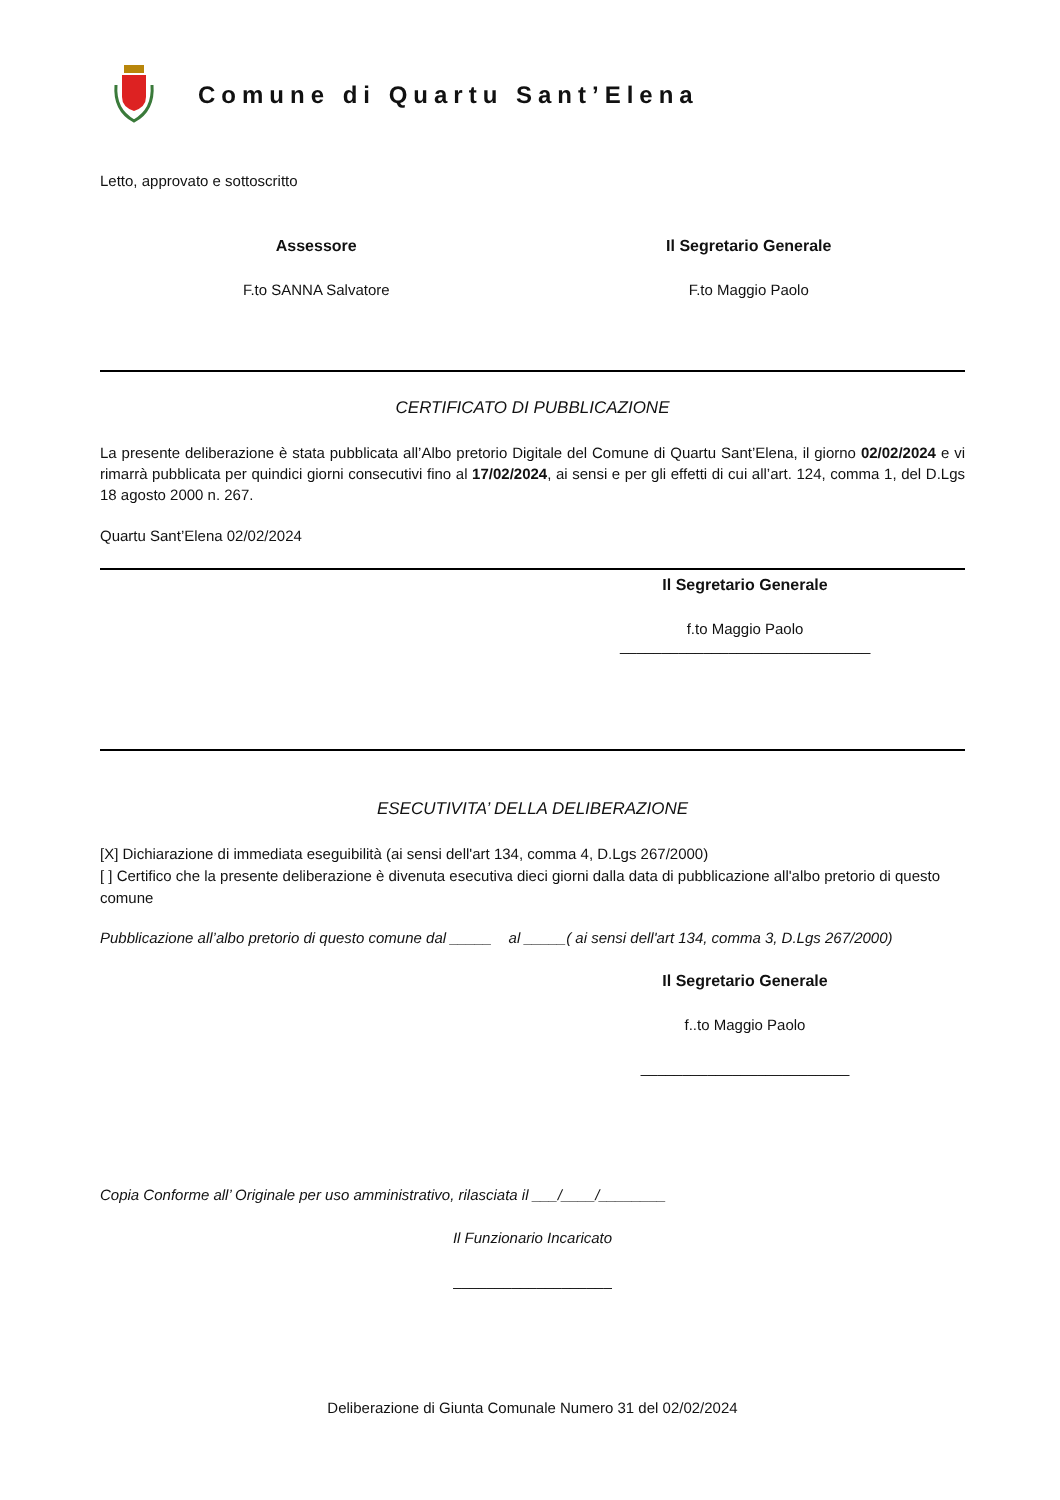Comune di Quartu Sant’Elena
Letto, approvato e sottoscritto
Assessore Il Segretario Generale
F.to SANNA Salvatore F.to Maggio Paolo
CERTIFICATO DI PUBBLICAZIONE
La presente deliberazione è stata pubblicata all’Albo pretorio Digitale del Comune di Quartu Sant’Elena, il giorno 02/02/2024 e vi rimarrà pubblicata per quindici giorni consecutivi fino al 17/02/2024, ai sensi e per gli effetti di cui all’art. 124, comma 1, del D.Lgs 18 agosto 2000 n. 267.
Quartu Sant’Elena 02/02/2024
Il Segretario Generale
f.to Maggio Paolo
______________________________
ESECUTIVITA’ DELLA DELIBERAZIONE
[X] Dichiarazione di immediata eseguibilità (ai sensi dell'art 134, comma 4, D.Lgs 267/2000)
[ ] Certifico che la presente deliberazione è divenuta esecutiva dieci giorni dalla data di pubblicazione all'albo pretorio di questo comune
Pubblicazione all’albo pretorio di questo comune dal _____ al _____( ai sensi dell'art 134, comma 3, D.Lgs 267/2000)
Il Segretario Generale
f..to Maggio Paolo
_________________________
Copia Conforme all’ Originale per uso amministrativo, rilasciata il ___/____/________
Il Funzionario Incaricato
___________________
Deliberazione di Giunta Comunale Numero 31 del 02/02/2024